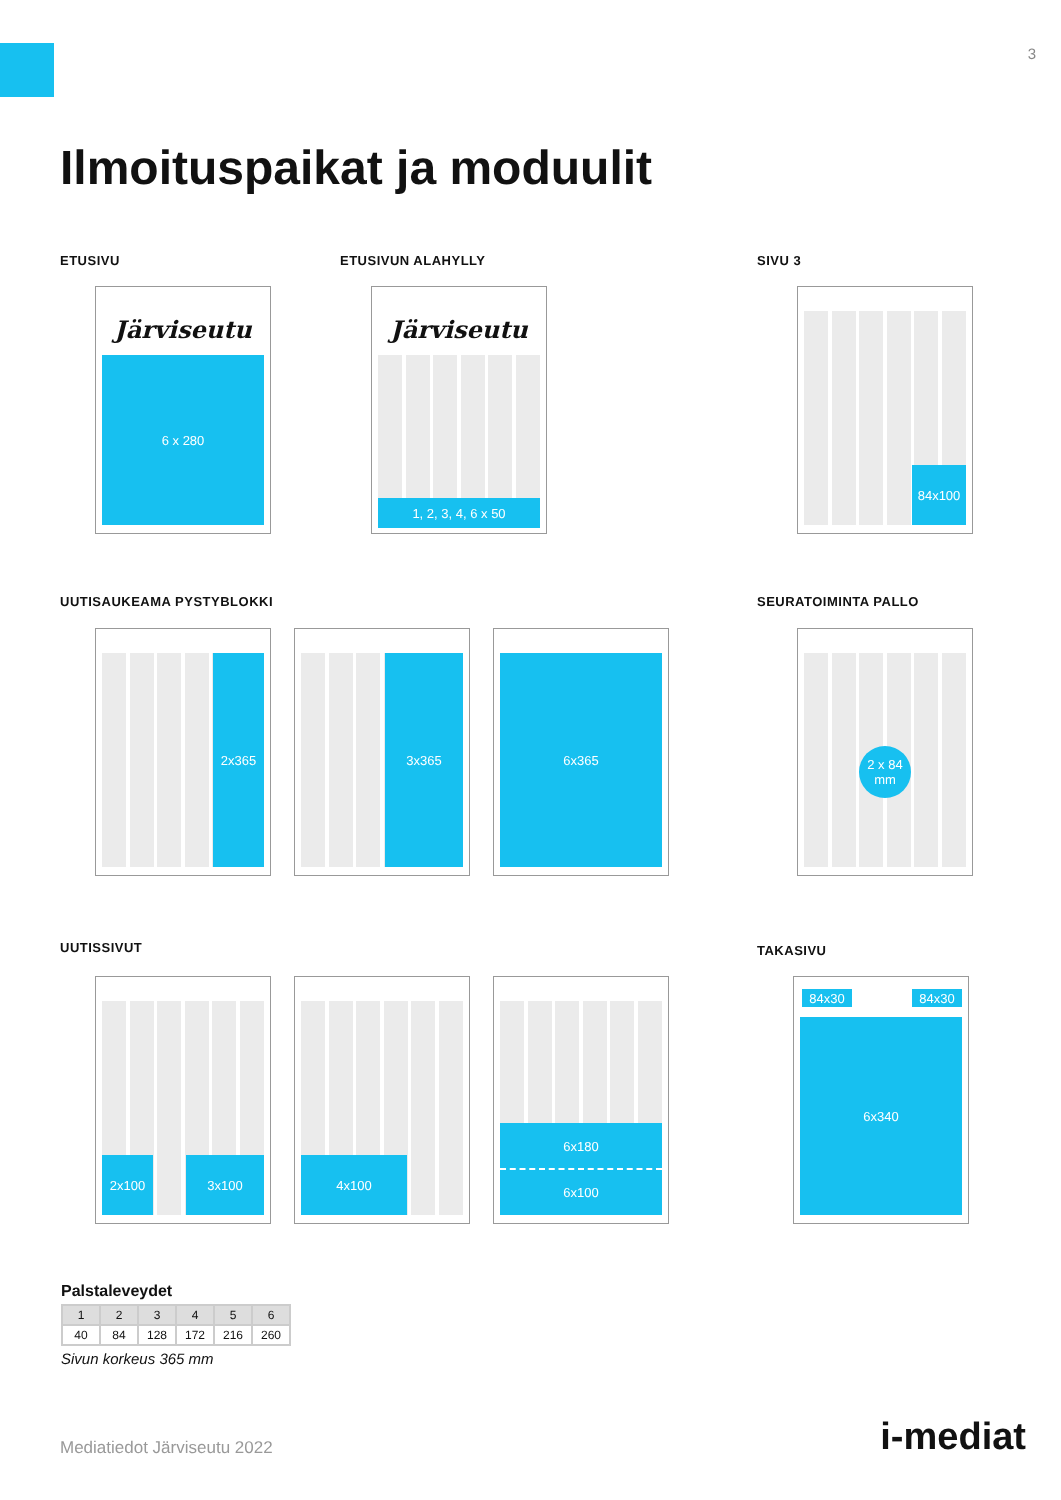3
Ilmoituspaikat ja moduulit
ETUSIVU ETUSIVUN ALAHYLLY SIVU 3
Järviseutu
6 x 280
Järviseutu
1, 2, 3, 4, 6 x 50
84x100
UUTISAUKEAMA PYSTYBLOKKI SEURATOIMINTA PALLO
2x365 3x365 6x365
2 x 84
mm
UUTISSIVUT TAKASIVU
2x100 3x100 4x100
6x180
6x100
84x30 84x30
6x340
Palstaleveydet
| 1 | 2 | 3 | 4 | 5 | 6 |
| 40 | 84 | 128 | 172 | 216 | 260 |
Sivun korkeus 365 mm
Mediatiedot Järviseutu 2022 i-mediat